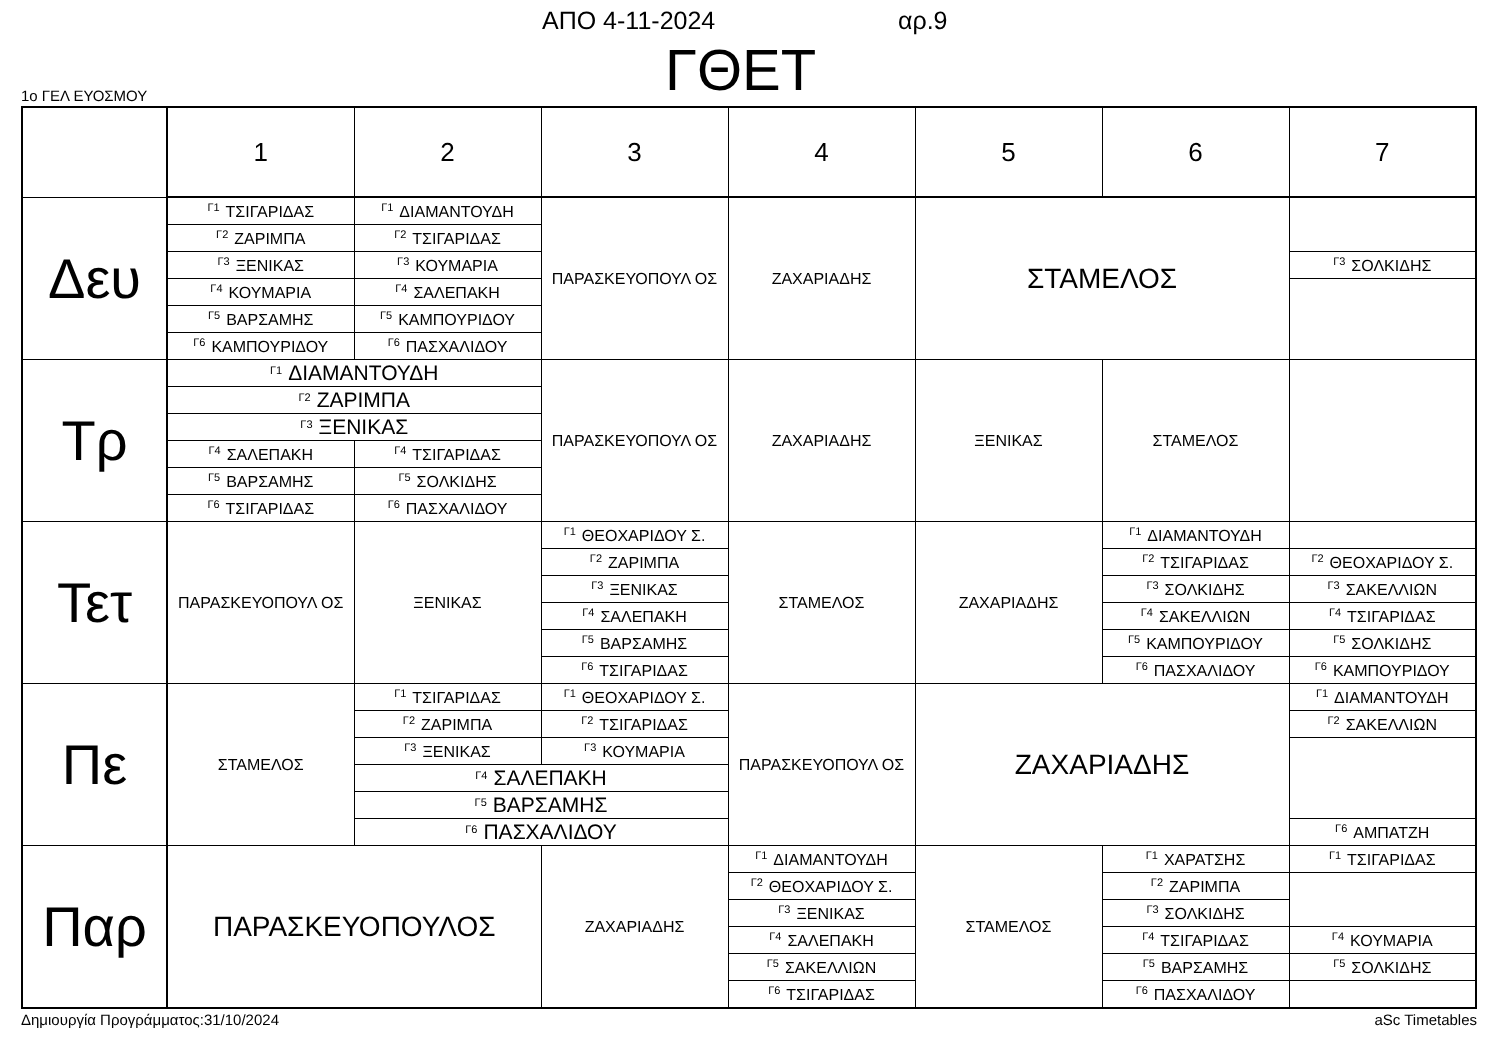ΑΠΟ 4-11-2024 αρ.9
ΓΘΕΤ 1ο ΓΕΛ ΕΥΟΣΜΟΥ
| | 1 | 2 | 3 | 4 | 5 | 6 | 7 |
| --- | --- | --- | --- | --- | --- | --- | --- |
| Δευ | <sup>Γ1</sup>ΤΣΙΓΑΡΙΔΑΣ | <sup>Γ1</sup>ΔΙΑΜΑΝΤΟΥΔΗ | ΠΑΡΑΣΚΕΥΟΠΟΥΛ ΟΣ | ΖΑΧΑΡΙΑΔΗΣ | ΣΤΑΜΕΛΟΣ | | |
| | <sup>Γ2</sup>ΖΑΡΙΜΠΑ | <sup>Γ2</sup>ΤΣΙΓΑΡΙΔΑΣ | | | | | |
| | <sup>Γ3</sup>ΞΕΝΙΚΑΣ | <sup>Γ3</sup>ΚΟΥΜΑΡΙΑ | | | | | <sup>Γ3</sup>ΣΟΛΚΙΔΗΣ |
| | <sup>Γ4</sup>ΚΟΥΜΑΡΙΑ | <sup>Γ4</sup>ΣΑΛΕΠΑΚΗ | | | | | |
| | <sup>Γ5</sup>ΒΑΡΣΑΜΗΣ | <sup>Γ5</sup>ΚΑΜΠΟΥΡΙΔΟΥ | | | | | |
| | <sup>Γ6</sup>ΚΑΜΠΟΥΡΙΔΟΥ | <sup>Γ6</sup>ΠΑΣΧΑΛΙΔΟΥ | | | | | |
| Τρ | <sup>Γ1</sup>ΔΙΑΜΑΝΤΟΥΔΗ | | ΠΑΡΑΣΚΕΥΟΠΟΥΛ ΟΣ | ΖΑΧΑΡΙΑΔΗΣ | ΞΕΝΙΚΑΣ | ΣΤΑΜΕΛΟΣ | |
| | <sup>Γ2</sup>ΖΑΡΙΜΠΑ | | | | | | |
| | <sup>Γ3</sup>ΞΕΝΙΚΑΣ | | | | | | |
| | <sup>Γ4</sup>ΣΑΛΕΠΑΚΗ | <sup>Γ4</sup>ΤΣΙΓΑΡΙΔΑΣ | | | | | |
| | <sup>Γ5</sup>ΒΑΡΣΑΜΗΣ | <sup>Γ5</sup>ΣΟΛΚΙΔΗΣ | | | | | |
| | <sup>Γ6</sup>ΤΣΙΓΑΡΙΔΑΣ | <sup>Γ6</sup>ΠΑΣΧΑΛΙΔΟΥ | | | | | |
| Τετ | ΠΑΡΑΣΚΕΥΟΠΟΥΛ ΟΣ | ΞΕΝΙΚΑΣ | <sup>Γ1</sup>ΘΕΟΧΑΡΙΔΟΥ Σ. | ΣΤΑΜΕΛΟΣ | ΖΑΧΑΡΙΑΔΗΣ | <sup>Γ1</sup>ΔΙΑΜΑΝΤΟΥΔΗ | |
| | | | <sup>Γ2</sup>ΖΑΡΙΜΠΑ | | | <sup>Γ2</sup>ΤΣΙΓΑΡΙΔΑΣ | <sup>Γ2</sup>ΘΕΟΧΑΡΙΔΟΥ Σ. |
| | | | <sup>Γ3</sup>ΞΕΝΙΚΑΣ | | | <sup>Γ3</sup>ΣΟΛΚΙΔΗΣ | <sup>Γ3</sup>ΣΑΚΕΛΛΙΩΝ |
| | | | <sup>Γ4</sup>ΣΑΛΕΠΑΚΗ | | | <sup>Γ4</sup>ΣΑΚΕΛΛΙΩΝ | <sup>Γ4</sup>ΤΣΙΓΑΡΙΔΑΣ |
| | | | <sup>Γ5</sup>ΒΑΡΣΑΜΗΣ | | | <sup>Γ5</sup>ΚΑΜΠΟΥΡΙΔΟΥ | <sup>Γ5</sup>ΣΟΛΚΙΔΗΣ |
| | | | <sup>Γ6</sup>ΤΣΙΓΑΡΙΔΑΣ | | | <sup>Γ6</sup>ΠΑΣΧΑΛΙΔΟΥ | <sup>Γ6</sup>ΚΑΜΠΟΥΡΙΔΟΥ |
| Πε | ΣΤΑΜΕΛΟΣ | <sup>Γ1</sup>ΤΣΙΓΑΡΙΔΑΣ | <sup>Γ1</sup>ΘΕΟΧΑΡΙΔΟΥ Σ. | ΠΑΡΑΣΚΕΥΟΠΟΥΛ ΟΣ | ΖΑΧΑΡΙΑΔΗΣ | | <sup>Γ1</sup>ΔΙΑΜΑΝΤΟΥΔΗ |
| | | <sup>Γ2</sup>ΖΑΡΙΜΠΑ | <sup>Γ2</sup>ΤΣΙΓΑΡΙΔΑΣ | | | | <sup>Γ2</sup>ΣΑΚΕΛΛΙΩΝ |
| | | <sup>Γ3</sup>ΞΕΝΙΚΑΣ | <sup>Γ3</sup>ΚΟΥΜΑΡΙΑ | | | | |
| | | <sup>Γ4</sup>ΣΑΛΕΠΑΚΗ | | | | | |
| | | <sup>Γ5</sup>ΒΑΡΣΑΜΗΣ | | | | | |
| | | <sup>Γ6</sup>ΠΑΣΧΑΛΙΔΟΥ | | | | | <sup>Γ6</sup>ΑΜΠΑΤΖΗ |
| Παρ | ΠΑΡΑΣΚΕΥΟΠΟΥΛΟΣ | | ΖΑΧΑΡΙΑΔΗΣ | <sup>Γ1</sup>ΔΙΑΜΑΝΤΟΥΔΗ | ΣΤΑΜΕΛΟΣ | <sup>Γ1</sup>ΧΑΡΑΤΣΗΣ | <sup>Γ1</sup>ΤΣΙΓΑΡΙΔΑΣ |
| | | | | <sup>Γ2</sup>ΘΕΟΧΑΡΙΔΟΥ Σ. | | <sup>Γ2</sup>ΖΑΡΙΜΠΑ | |
| | | | | <sup>Γ3</sup>ΞΕΝΙΚΑΣ | | <sup>Γ3</sup>ΣΟΛΚΙΔΗΣ | |
| | | | | <sup>Γ4</sup>ΣΑΛΕΠΑΚΗ | | <sup>Γ4</sup>ΤΣΙΓΑΡΙΔΑΣ | <sup>Γ4</sup>ΚΟΥΜΑΡΙΑ |
| | | | | <sup>Γ5</sup>ΣΑΚΕΛΛΙΩΝ | | <sup>Γ5</sup>ΒΑΡΣΑΜΗΣ | <sup>Γ5</sup>ΣΟΛΚΙΔΗΣ |
| | | | | <sup>Γ6</sup>ΤΣΙΓΑΡΙΔΑΣ | | <sup>Γ6</sup>ΠΑΣΧΑΛΙΔΟΥ | |
Δημιουργία Προγράμματος:31/10/2024 aSc Timetables